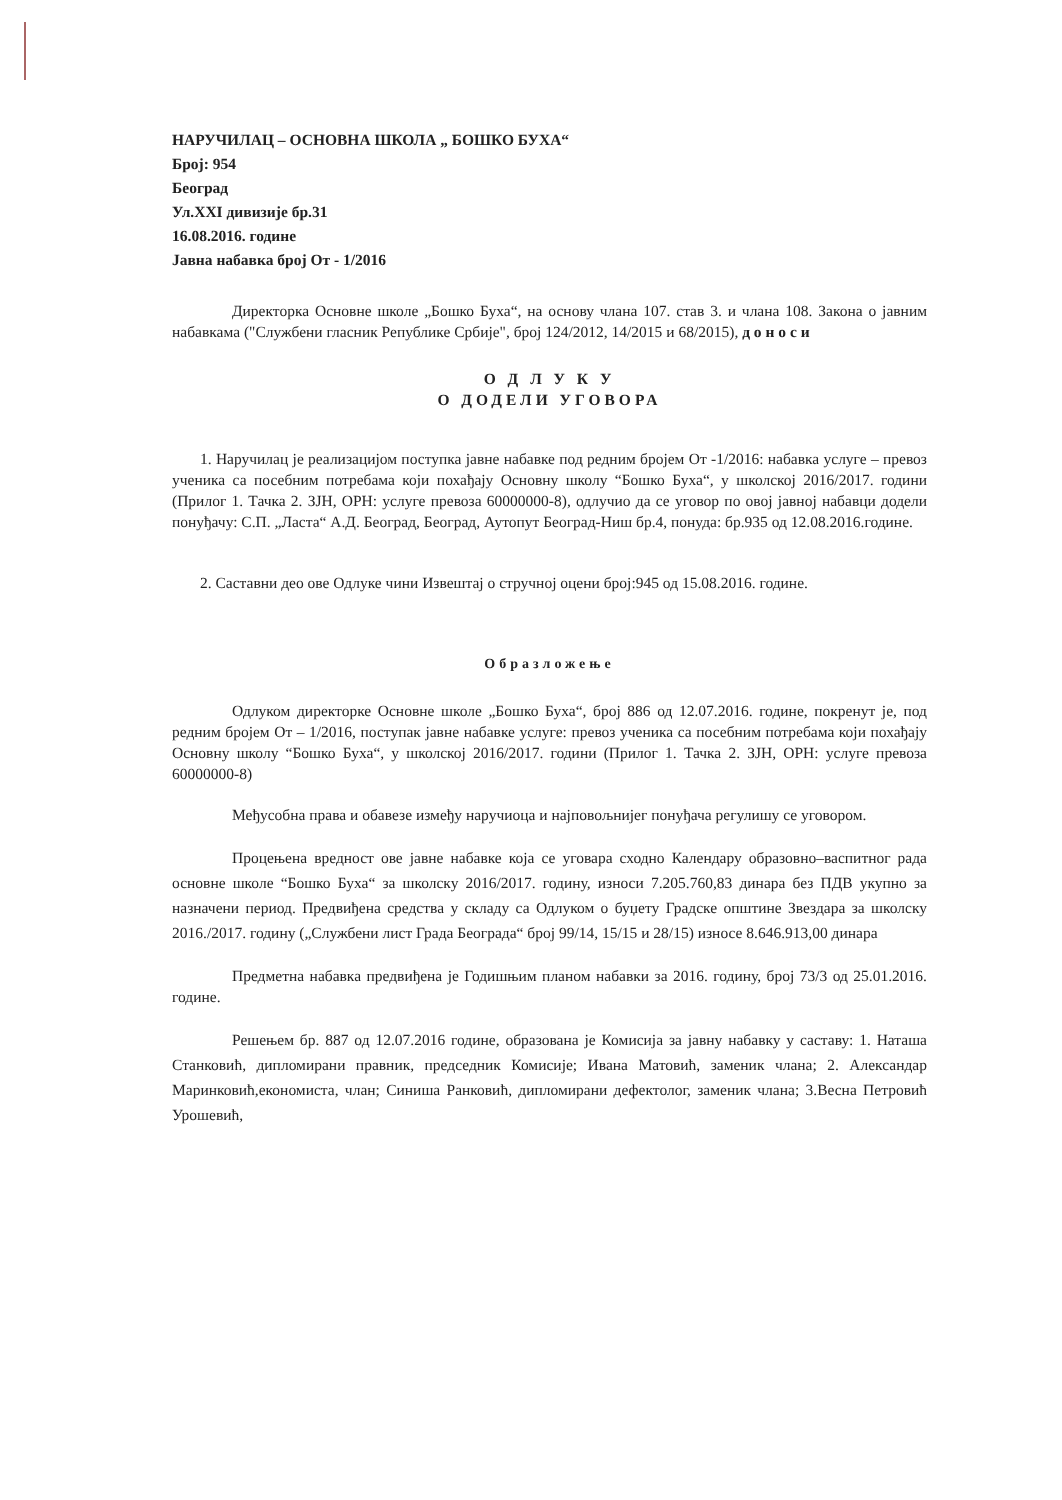НАРУЧИЛАЦ – ОСНОВНА ШКОЛА „ БОШКО БУХА“
Број: 954
Београд
Ул.XXI дивизије бр.31
16.08.2016. године
Јавна набавка број От - 1/2016
Директорка Основне школе „Бошко Буха“, на основу члана 107. став 3. и члана 108. Закона о јавним набавкама ("Службени гласник Републике Србије", број 124/2012, 14/2015 и 68/2015), д о н о с и
О Д Л У К У
О ДОДЕЛИ УГОВОРА
1. Наручилац је реализацијом поступка јавне набавке под редним бројем От -1/2016: набавка услуге – превоз ученика са посебним потребама који похађају Основну школу “Бошко Буха“, у школској 2016/2017. години (Прилог 1. Тачка 2. ЗЈН, ОРН: услуге превоза 60000000-8), одлучио да се уговор по овој јавној набавци додели понуђачу: С.П. „Ласта“ А.Д. Београд, Београд, Аутопут Београд-Ниш бр.4, понуда: бр.935 од 12.08.2016.године.
2. Саставни део ове Одлуке чини Извештај о стручној оцени број:945 од 15.08.2016. године.
Образложење
Одлуком директорке Основне школе „Бошко Буха“, број 886 од 12.07.2016. године, покренут је, под редним бројем От – 1/2016, поступак јавне набавке услуге: превоз ученика са посебним потребама који похађају Основну школу “Бошко Буха“, у школској 2016/2017. години (Прилог 1. Тачка 2. ЗЈН, ОРН: услуге превоза 60000000-8)
Међусобна права и обавезе између наручиоца и најповољнијег понуђача регулишу се уговором.
Процењена вредност ове јавне набавке која се уговара сходно Календару образовно–васпитног рада основне школе “Бошко Буха“ за школску 2016/2017. годину, износи 7.205.760,83 динара без ПДВ укупно за назначени период. Предвиђена средства у складу са Одлуком о буџету Градске општине Звездара за школску 2016./2017. годину („Службени лист Града Београда“ број 99/14, 15/15 и 28/15) износе 8.646.913,00 динара
Предметна набавка предвиђена је Годишњим планом набавки за 2016. годину, број 73/3 од 25.01.2016. године.
Решењем бр. 887 од 12.07.2016 године, образована је Комисија за јавну набавку у саставу: 1. Наташа Станковић, дипломирани правник, председник Комисије; Ивана Матовић, заменик члана; 2. Александар Маринковић,економиста, члан; Синиша Ранковић, дипломирани дефектолог, заменик члана; 3.Весна Петровић Урошевић,